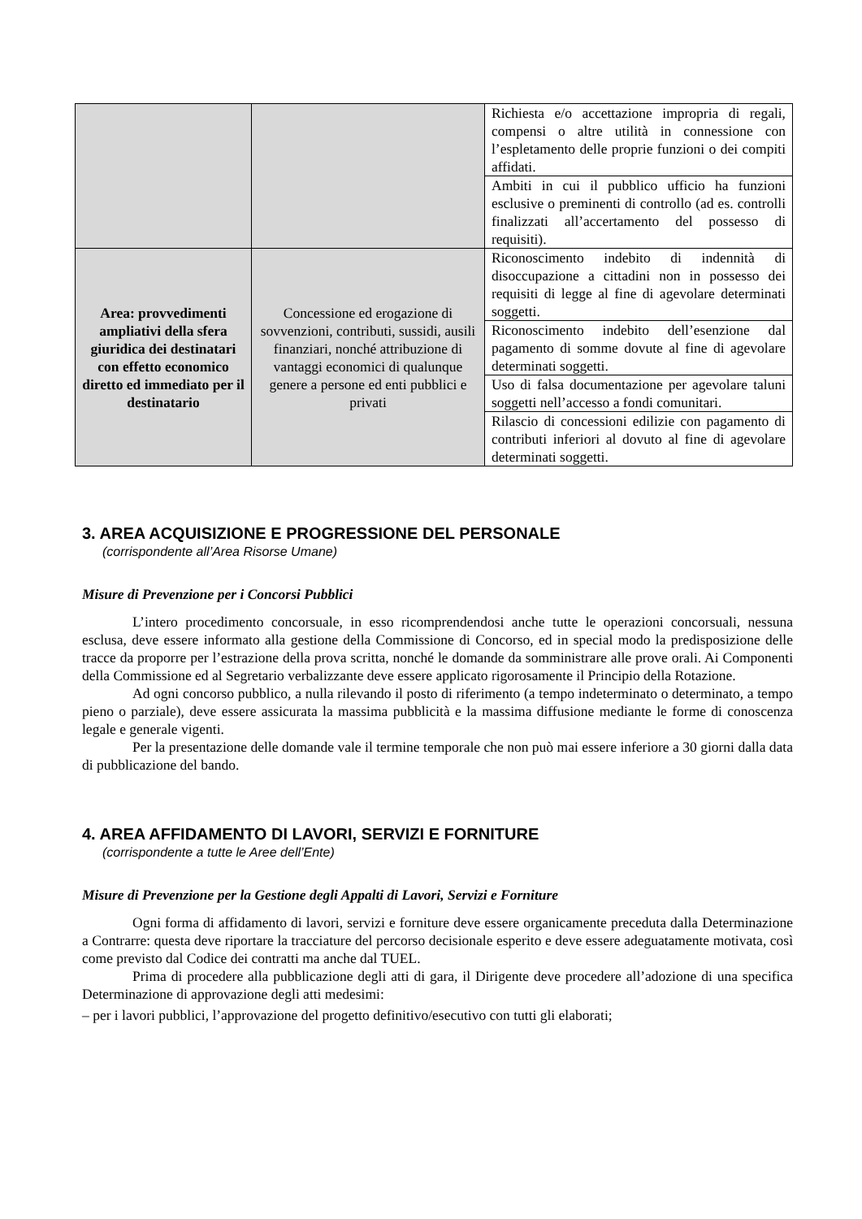| | | Richiesta e/o accettazione impropria di regali, compensi o altre utilità in connessione con l’espletamento delle proprie funzioni o dei compiti affidati. |
| | | Ambiti in cui il pubblico ufficio ha funzioni esclusive o preminenti di controllo (ad es. controlli finalizzati all’accertamento del possesso di requisiti). |
| Area: provvedimenti ampliativi della sfera giuridica dei destinatari con effetto economico diretto ed immediato per il destinatario | Concessione ed erogazione di sovvenzioni, contributi, sussidi, ausili finanziari, nonché attribuzione di vantaggi economici di qualunque genere a persone ed enti pubblici e privati | Riconoscimento indebito di indennità di disoccupazione a cittadini non in possesso dei requisiti di legge al fine di agevolare determinati soggetti. |
| | | Riconoscimento indebito dell’esenzione dal pagamento di somme dovute al fine di agevolare determinati soggetti. |
| | | Uso di falsa documentazione per agevolare taluni soggetti nell’accesso a fondi comunitari. |
| | | Rilascio di concessioni edilizie con pagamento di contributi inferiori al dovuto al fine di agevolare determinati soggetti. |
3. AREA ACQUISIZIONE E PROGRESSIONE DEL PERSONALE
(corrispondente all’Area Risorse Umane)
Misure di Prevenzione per i Concorsi Pubblici
L’intero procedimento concorsuale, in esso ricomprendendosi anche tutte le operazioni concorsuali, nessuna esclusa, deve essere informato alla gestione della Commissione di Concorso, ed in special modo la predisposizione delle tracce da proporre per l’estrazione della prova scritta, nonché le domande da somministrare alle prove orali. Ai Componenti della Commissione ed al Segretario verbalizzante deve essere applicato rigorosamente il Principio della Rotazione.
Ad ogni concorso pubblico, a nulla rilevando il posto di riferimento (a tempo indeterminato o determinato, a tempo pieno o parziale), deve essere assicurata la massima pubblicità e la massima diffusione mediante le forme di conoscenza legale e generale vigenti.
Per la presentazione delle domande vale il termine temporale che non può mai essere inferiore a 30 giorni dalla data di pubblicazione del bando.
4. AREA AFFIDAMENTO DI LAVORI, SERVIZI E FORNITURE
(corrispondente a tutte le Aree dell’Ente)
Misure di Prevenzione per la Gestione degli Appalti di Lavori, Servizi e Forniture
Ogni forma di affidamento di lavori, servizi e forniture deve essere organicamente preceduta dalla Determinazione a Contrarre: questa deve riportare la tracciature del percorso decisionale esperito e deve essere adeguatamente motivata, così come previsto dal Codice dei contratti ma anche dal TUEL.
Prima di procedere alla pubblicazione degli atti di gara, il Dirigente deve procedere all’adozione di una specifica Determinazione di approvazione degli atti medesimi:
– per i lavori pubblici, l’approvazione del progetto definitivo/esecutivo con tutti gli elaborati;